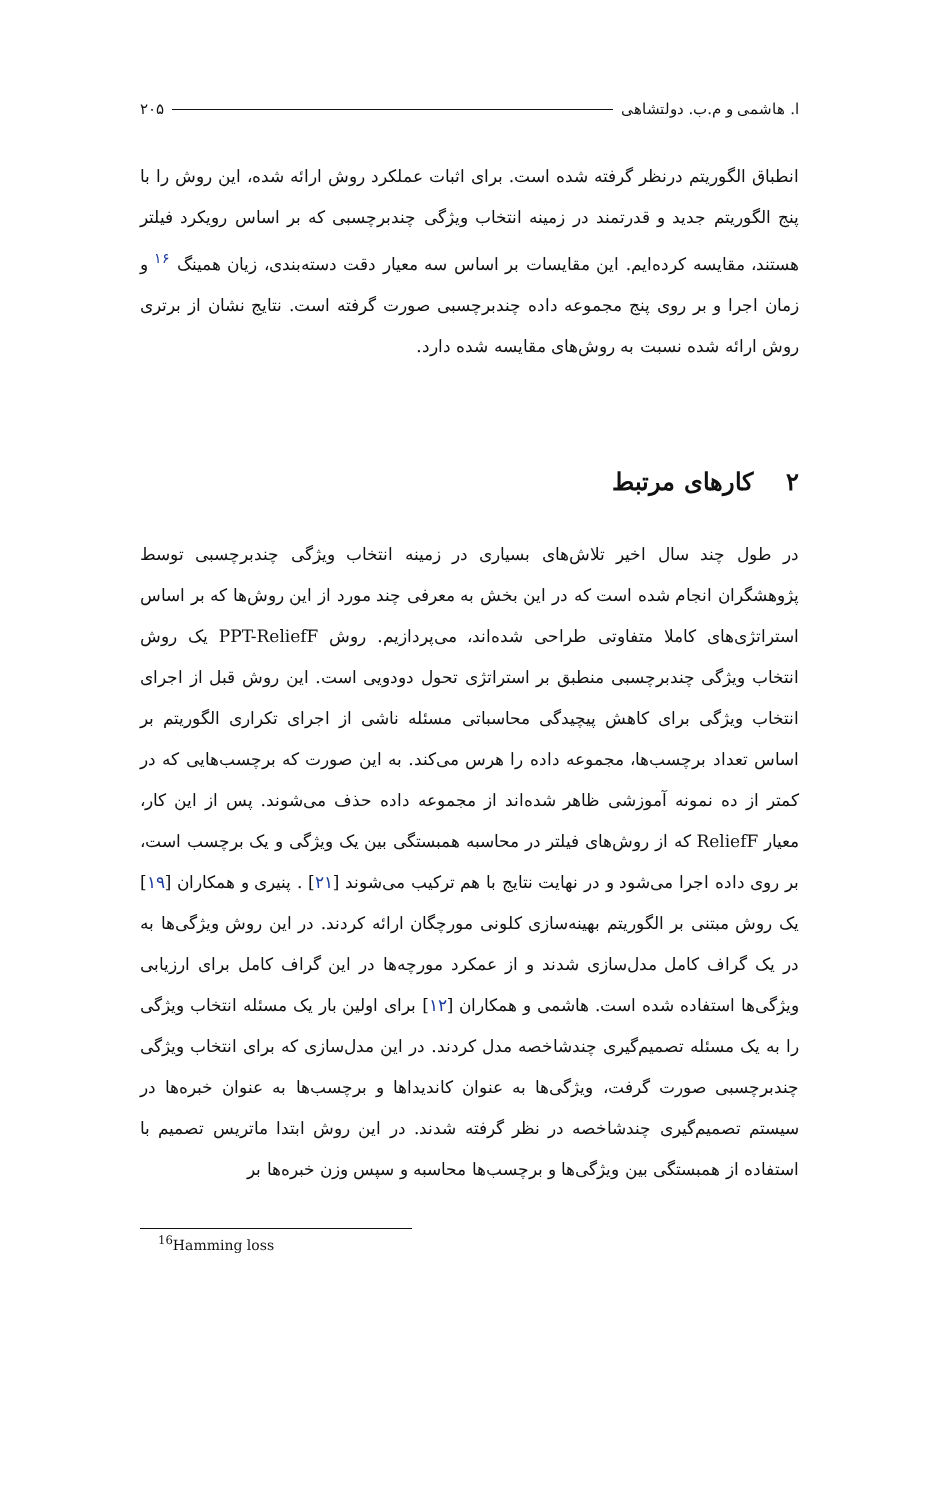ا. هاشمی و م.ب. دولتشاهی ۲۰۵
انطباق الگوریتم درنظر گرفته شده است. برای اثبات عملکرد روش ارائه شده، این روش را با پنج الگوریتم جدید و قدرتمند در زمینه انتخاب ویژگی چندبرچسبی که بر اساس رویکرد فیلتر هستند، مقایسه کرده‌ایم. این مقایسات بر اساس سه معیار دقت دسته‌بندی، زیان همینگ <sup>۱۶</sup> و زمان اجرا و بر روی پنج مجموعه داده چندبرچسبی صورت گرفته است. نتایج نشان از برتری روش ارائه شده نسبت به روش‌های مقایسه شده دارد.
۲ کارهای مرتبط
در طول چند سال اخیر تلاش‌های بسیاری در زمینه انتخاب ویژگی چندبرچسبی توسط پژوهشگران انجام شده است که در این بخش به معرفی چند مورد از این روش‌ها که بر اساس استراتژی‌های کاملا متفاوتی طراحی شده‌اند، می‌پردازیم. روش PPT-ReliefF یک روش انتخاب ویژگی چندبرچسبی منطبق بر استراتژی تحول دودویی است. این روش قبل از اجرای انتخاب ویژگی برای کاهش پیچیدگی محاسباتی مسئله ناشی از اجرای تکراری الگوریتم بر اساس تعداد برچسب‌ها، مجموعه داده را هرس می‌کند. به این صورت که برچسب‌هایی که در کمتر از ده نمونه آموزشی ظاهر شده‌اند از مجموعه داده حذف می‌شوند. پس از این کار، معیار ReliefF که از روش‌های فیلتر در محاسبه همبستگی بین یک ویژگی و یک برچسب است، بر روی داده اجرا می‌شود و در نهایت نتایج با هم ترکیب می‌شوند [۲۱] . پنیری و همکاران [۱۹] یک روش مبتنی بر الگوریتم بهینه‌سازی کلونی مورچگان ارائه کردند. در این روش ویژگی‌ها به در یک گراف کامل مدل‌سازی شدند و از عمکرد مورچه‌ها در این گراف کامل برای ارزیابی ویژگی‌ها استفاده شده است. هاشمی و همکاران [۱۲] برای اولین بار یک مسئله انتخاب ویژگی را به یک مسئله تصمیم‌گیری چندشاخصه مدل کردند. در این مدل‌سازی که برای انتخاب ویژگی چندبرچسبی صورت گرفت، ویژگی‌ها به عنوان کاندیداها و برچسب‌ها به عنوان خبره‌ها در سیستم تصمیم‌گیری چندشاخصه در نظر گرفته شدند. در این روش ابتدا ماتریس تصمیم با استفاده از همبستگی بین ویژگی‌ها و برچسب‌ها محاسبه و سپس وزن خبره‌ها بر
<sup>16</sup> Hamming loss